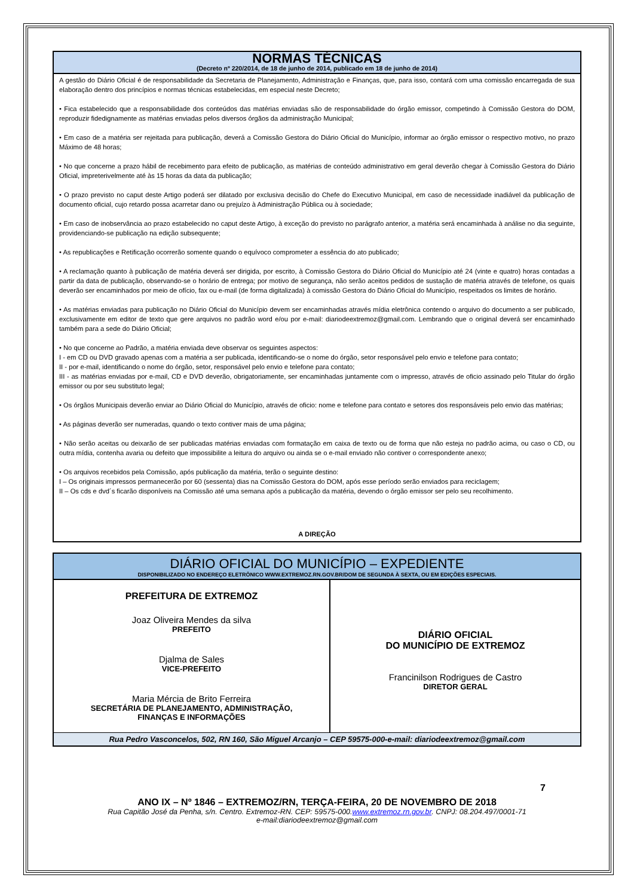NORMAS TÉCNICAS
(Decreto nº 220/2014, de 18 de junho de 2014, publicado em 18 de junho de 2014)
A gestão do Diário Oficial é de responsabilidade da Secretaria de Planejamento, Administração e Finanças, que, para isso, contará com uma comissão encarregada de sua elaboração dentro dos princípios e normas técnicas estabelecidas, em especial neste Decreto;
• Fica estabelecido que a responsabilidade dos conteúdos das matérias enviadas são de responsabilidade do órgão emissor, competindo à Comissão Gestora do DOM, reproduzir fidedignamente as matérias enviadas pelos diversos órgãos da administração Municipal;
• Em caso de a matéria ser rejeitada para publicação, deverá a Comissão Gestora do Diário Oficial do Município, informar ao órgão emissor o respectivo motivo, no prazo Máximo de 48 horas;
• No que concerne a prazo hábil de recebimento para efeito de publicação, as matérias de conteúdo administrativo em geral deverão chegar à Comissão Gestora do Diário Oficial, impreterivelmente até às 15 horas da data da publicação;
• O prazo previsto no caput deste Artigo poderá ser dilatado por exclusiva decisão do Chefe do Executivo Municipal, em caso de necessidade inadiável da publicação de documento oficial, cujo retardo possa acarretar dano ou prejuízo à Administração Pública ou à sociedade;
• Em caso de inobservância ao prazo estabelecido no caput deste Artigo, à exceção do previsto no parágrafo anterior, a matéria será encaminhada à análise no dia seguinte, providenciando-se publicação na edição subsequente;
• As republicações e Retificação ocorrerão somente quando o equívoco comprometer a essência do ato publicado;
• A reclamação quanto à publicação de matéria deverá ser dirigida, por escrito, à Comissão Gestora do Diário Oficial do Município até 24 (vinte e quatro) horas contadas a partir da data de publicação, observando-se o horário de entrega; por motivo de segurança, não serão aceitos pedidos de sustação de matéria através de telefone, os quais deverão ser encaminhados por meio de ofício, fax ou e-mail (de forma digitalizada) à comissão Gestora do Diário Oficial do Município, respeitados os limites de horário.
• As matérias enviadas para publicação no Diário Oficial do Município devem ser encaminhadas através mídia eletrônica contendo o arquivo do documento a ser publicado, exclusivamente em editor de texto que gere arquivos no padrão word e/ou por e-mail: diariodeextremoz@gmail.com. Lembrando que o original deverá ser encaminhado também para a sede do Diário Oficial;
• No que concerne ao Padrão, a matéria enviada deve observar os seguintes aspectos:
I - em CD ou DVD gravado apenas com a matéria a ser publicada, identificando-se o nome do órgão, setor responsável pelo envio e telefone para contato;
II - por e-mail, identificando o nome do órgão, setor, responsável pelo envio e telefone para contato;
III - as matérias enviadas por e-mail, CD e DVD deverão, obrigatoriamente, ser encaminhadas juntamente com o impresso, através de oficio assinado pelo Titular do órgão emissor ou por seu substituto legal;
• Os órgãos Municipais deverão enviar ao Diário Oficial do Município, através de oficio: nome e telefone para contato e setores dos responsáveis pelo envio das matérias;
• As páginas deverão ser numeradas, quando o texto contiver mais de uma página;
• Não serão aceitas ou deixarão de ser publicadas matérias enviadas com formatação em caixa de texto ou de forma que não esteja no padrão acima, ou caso o CD, ou outra mídia, contenha avaria ou defeito que impossibilite a leitura do arquivo ou ainda se o e-mail enviado não contiver o correspondente anexo;
• Os arquivos recebidos pela Comissão, após publicação da matéria, terão o seguinte destino:
I – Os originais impressos permanecerão por 60 (sessenta) dias na Comissão Gestora do DOM, após esse período serão enviados para reciclagem;
II – Os cds e dvd´s ficarão disponíveis na Comissão até uma semana após a publicação da matéria, devendo o órgão emissor ser pelo seu recolhimento.
A DIREÇÃO
DIÁRIO OFICIAL DO MUNICÍPIO – EXPEDIENTE
DISPONIBILIZADO NO ENDEREÇO ELETRÔNICO WWW.EXTREMOZ.RN.GOV.BR/DOM DE SEGUNDA À SEXTA, OU EM EDIÇÕES ESPECIAIS.
| PREFEITURA DE EXTREMOZ Joaz Oliveira Mendes da silva PREFEITO Djalma de Sales VICE-PREFEITO Maria Mércia de Brito Ferreira SECRETÁRIA DE PLANEJAMENTO, ADMINISTRAÇÃO, FINANÇAS E INFORMAÇÕES | DIÁRIO OFICIAL DO MUNICÍPIO DE EXTREMOZ Francinilson Rodrigues de Castro DIRETOR GERAL |
Rua Pedro Vasconcelos, 502, RN 160, São Miguel Arcanjo – CEP 59575-000-e-mail: diariodeextremoz@gmail.com
7
ANO IX – Nº 1846 – EXTREMOZ/RN, TERÇA-FEIRA, 20 DE NOVEMBRO DE 2018
Rua Capitão José da Penha, s/n. Centro. Extremoz-RN. CEP: 59575-000.www.extremoz.rn.gov.br. CNPJ: 08.204.497/0001-71
e-mail:diariodeextremoz@gmail.com